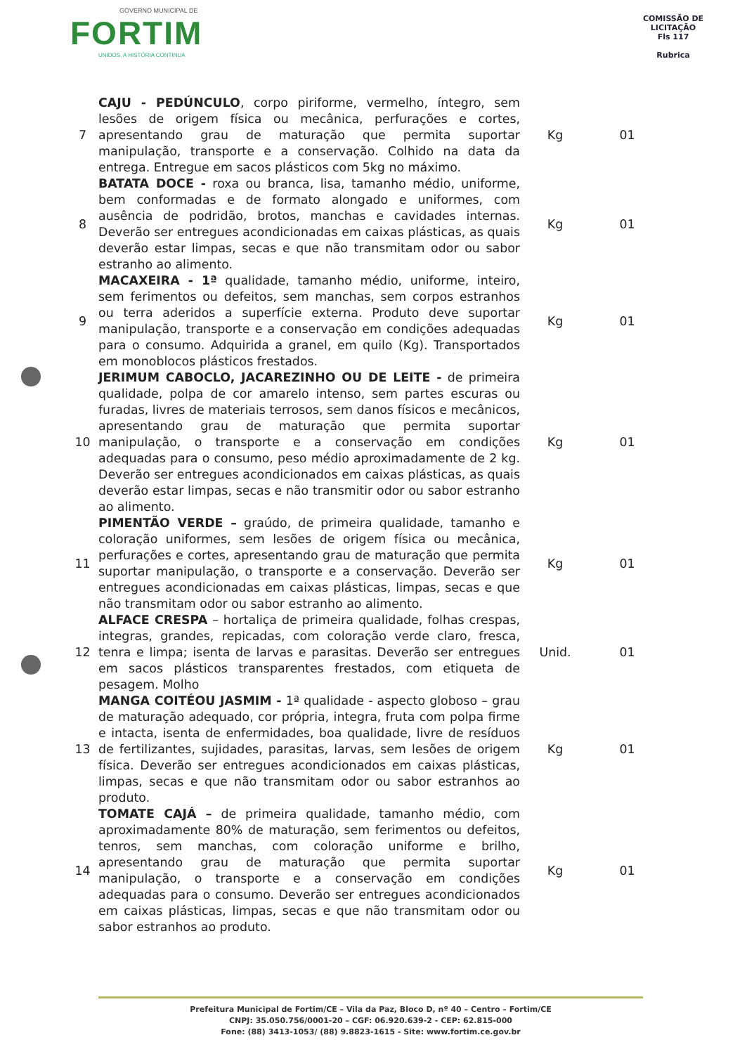GOVERNO MUNICIPAL DE
FORTIM
UNIDOS, A HISTÓRIA CONTINUA
COMISSÃO DE LICITAÇÃO
Fls 117
Rubrica
| 7 | CAJU - PEDÚNCULO , corpo piriforme, vermelho, íntegro, sem lesões de origem física ou mecânica, perfurações e cortes, apresentando grau de maturação que permita suportar manipulação, transporte e a conservação. Colhido na data da entrega. Entregue em sacos plásticos com 5kg no máximo. | Kg | 01 |
| 8 | BATATA DOCE - roxa ou branca, lisa, tamanho médio, uniforme, bem conformadas e de formato alongado e uniformes, com ausência de podridão, brotos, manchas e cavidades internas. Deverão ser entregues acondicionadas em caixas plásticas, as quais deverão estar limpas, secas e que não transmitam odor ou sabor estranho ao alimento. | Kg | 01 |
| 9 | MACAXEIRA - 1ª qualidade, tamanho médio, uniforme, inteiro, sem ferimentos ou defeitos, sem manchas, sem corpos estranhos ou terra aderidos a superfície externa. Produto deve suportar manipulação, transporte e a conservação em condições adequadas para o consumo. Adquirida a granel, em quilo (Kg). Transportados em monoblocos plásticos frestados. | Kg | 01 |
| 10 | JERIMUM CABOCLO, JACAREZINHO OU DE LEITE - de primeira qualidade, polpa de cor amarelo intenso, sem partes escuras ou furadas, livres de materiais terrosos, sem danos físicos e mecânicos, apresentando grau de maturação que permita suportar manipulação, o transporte e a conservação em condições adequadas para o consumo, peso médio aproximadamente de 2 kg. Deverão ser entregues acondicionados em caixas plásticas, as quais deverão estar limpas, secas e não transmitir odor ou sabor estranho ao alimento. | Kg | 01 |
| 11 | PIMENTÃO VERDE – graúdo, de primeira qualidade, tamanho e coloração uniformes, sem lesões de origem física ou mecânica, perfurações e cortes, apresentando grau de maturação que permita suportar manipulação, o transporte e a conservação. Deverão ser entregues acondicionadas em caixas plásticas, limpas, secas e que não transmitam odor ou sabor estranho ao alimento. | Kg | 01 |
| 12 | ALFACE CRESPA – hortaliça de primeira qualidade, folhas crespas, integras, grandes, repicadas, com coloração verde claro, fresca, tenra e limpa; isenta de larvas e parasitas. Deverão ser entregues em sacos plásticos transparentes frestados, com etiqueta de pesagem. Molho | Unid. | 01 |
| 13 | MANGA COITÉOU JASMIM - 1ª qualidade - aspecto globoso – grau de maturação adequado, cor própria, integra, fruta com polpa firme e intacta, isenta de enfermidades, boa qualidade, livre de resíduos de fertilizantes, sujidades, parasitas, larvas, sem lesões de origem física. Deverão ser entregues acondicionados em caixas plásticas, limpas, secas e que não transmitam odor ou sabor estranhos ao produto. | Kg | 01 |
| 14 | TOMATE CAJÁ – de primeira qualidade, tamanho médio, com aproximadamente 80% de maturação, sem ferimentos ou defeitos, tenros, sem manchas, com coloração uniforme e brilho, apresentando grau de maturação que permita suportar manipulação, o transporte e a conservação em condições adequadas para o consumo. Deverão ser entregues acondicionados em caixas plásticas, limpas, secas e que não transmitam odor ou sabor estranhos ao produto. | Kg | 01 |
Prefeitura Municipal de Fortim/CE – Vila da Paz, Bloco D, nº 40 – Centro – Fortim/CE
CNPJ: 35.050.756/0001-20 – CGF: 06.920.639-2 - CEP: 62.815-000
Fone: (88) 3413-1053/ (88) 9.8823-1615 - Site: www.fortim.ce.gov.br